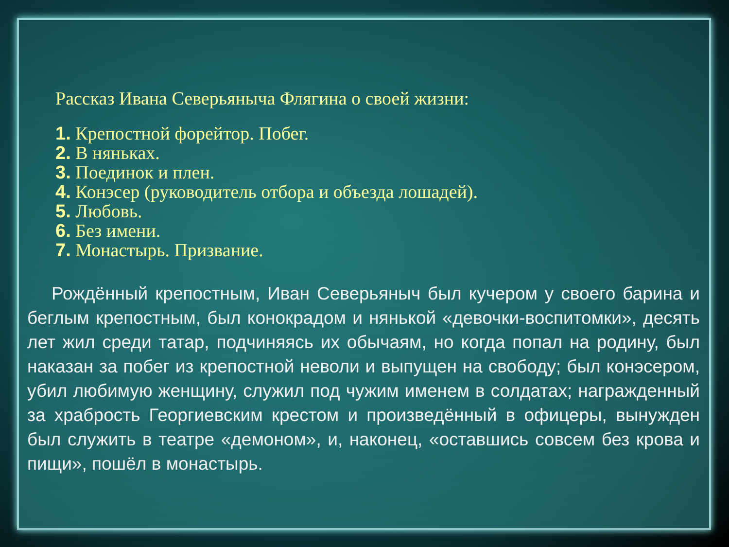Рассказ Ивана Северьяныча Флягина о своей жизни:
1. Крепостной форейтор. Побег.
2. В няньках.
3. Поединок и плен.
4. Конэсер (руководитель отбора и объезда лошадей).
5. Любовь.
6. Без имени.
7. Монастырь. Призвание.
Рождённый крепостным, Иван Северьяныч был кучером у своего барина и беглым крепостным, был конокрадом и нянькой «девочки-воспитомки», десять лет жил среди татар, подчиняясь их обычаям, но когда попал на родину, был наказан за побег из крепостной неволи и выпущен на свободу; был конэсером, убил любимую женщину, служил под чужим именем в солдатах; награжденный за храбрость Георгиевским крестом и произведённый в офицеры, вынужден был служить в театре «демоном», и, наконец, «оставшись совсем без крова и пищи», пошёл в монастырь.